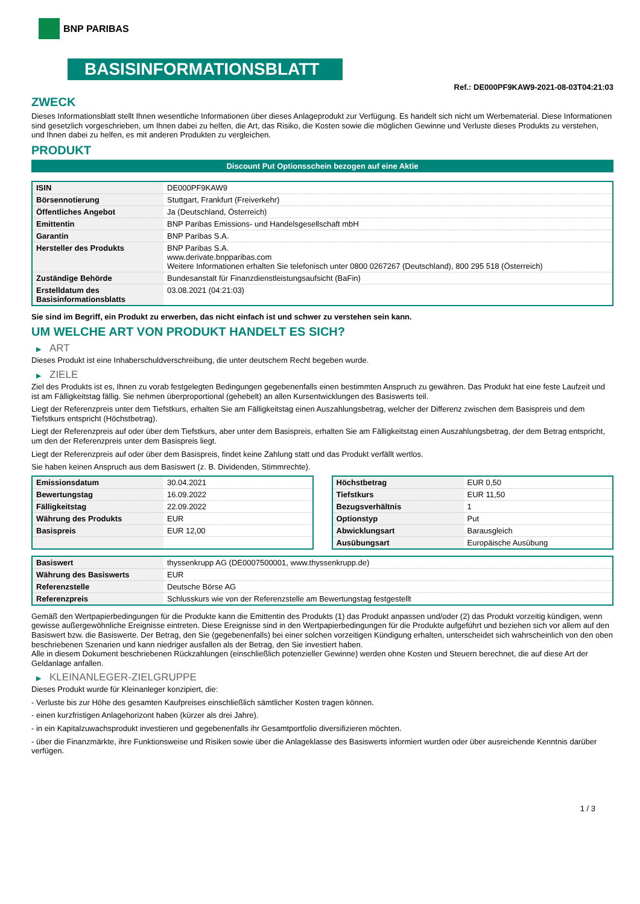BNP PARIBAS
BASISINFORMATIONSBLATT
Ref.: DE000PF9KAW9-2021-08-03T04:21:03
ZWECK
Dieses Informationsblatt stellt Ihnen wesentliche Informationen über dieses Anlageprodukt zur Verfügung. Es handelt sich nicht um Werbematerial. Diese Informationen sind gesetzlich vorgeschrieben, um Ihnen dabei zu helfen, die Art, das Risiko, die Kosten sowie die möglichen Gewinne und Verluste dieses Produkts zu verstehen, und Ihnen dabei zu helfen, es mit anderen Produkten zu vergleichen.
PRODUKT
Discount Put Optionsschein bezogen auf eine Aktie
| ISIN | DE000PF9KAW9 |
| Börsennotierung | Stuttgart, Frankfurt (Freiverkehr) |
| Öffentliches Angebot | Ja (Deutschland, Österreich) |
| Emittentin | BNP Paribas Emissions- und Handelsgesellschaft mbH |
| Garantin | BNP Paribas S.A. |
| Hersteller des Produkts | BNP Paribas S.A. www.derivate.bnpparibas.com Weitere Informationen erhalten Sie telefonisch unter 0800 0267267 (Deutschland), 800 295 518 (Österreich) |
| Zuständige Behörde | Bundesanstalt für Finanzdienstleistungsaufsicht (BaFin) |
| Erstelldatum des Basisinformationsblatts | 03.08.2021 (04:21:03) |
Sie sind im Begriff, ein Produkt zu erwerben, das nicht einfach ist und schwer zu verstehen sein kann.
UM WELCHE ART VON PRODUKT HANDELT ES SICH?
▶ ART
Dieses Produkt ist eine Inhaberschuldverschreibung, die unter deutschem Recht begeben wurde.
▶ ZIELE
Ziel des Produkts ist es, Ihnen zu vorab festgelegten Bedingungen gegebenenfalls einen bestimmten Anspruch zu gewähren. Das Produkt hat eine feste Laufzeit und ist am Fälligkeitstag fällig. Sie nehmen überproportional (gehebelt) an allen Kursentwicklungen des Basiswerts teil.
Liegt der Referenzpreis unter dem Tiefstkurs, erhalten Sie am Fälligkeitstag einen Auszahlungsbetrag, welcher der Differenz zwischen dem Basispreis und dem Tiefstkurs entspricht (Höchstbetrag).
Liegt der Referenzpreis auf oder über dem Tiefstkurs, aber unter dem Basispreis, erhalten Sie am Fälligkeitstag einen Auszahlungsbetrag, der dem Betrag entspricht, um den der Referenzpreis unter dem Basispreis liegt.
Liegt der Referenzpreis auf oder über dem Basispreis, findet keine Zahlung statt und das Produkt verfällt wertlos.
Sie haben keinen Anspruch aus dem Basiswert (z. B. Dividenden, Stimmrechte).
| Emissionsdatum | 30.04.2021 |
| Bewertungstag | 16.09.2022 |
| Fälligkeitstag | 22.09.2022 |
| Währung des Produkts | EUR |
| Basispreis | EUR 12,00 |
| Höchstbetrag | EUR 0,50 |
| Tiefstkurs | EUR 11,50 |
| Bezugsverhältnis | 1 |
| Optionstyp | Put |
| Abwicklungsart | Barausgleich |
| Ausübungsart | Europäische Ausübung |
| Basiswert | thyssenkrupp AG (DE0007500001, www.thyssenkrupp.de) |
| Währung des Basiswerts | EUR |
| Referenzstelle | Deutsche Börse AG |
| Referenzpreis | Schlusskurs wie von der Referenzstelle am Bewertungstag festgestellt |
Gemäß den Wertpapierbedingungen für die Produkte kann die Emittentin des Produkts (1) das Produkt anpassen und/oder (2) das Produkt vorzeitig kündigen, wenn gewisse außergewöhnliche Ereignisse eintreten. Diese Ereignisse sind in den Wertpapierbedingungen für die Produkte aufgeführt und beziehen sich vor allem auf den Basiswert bzw. die Basiswerte. Der Betrag, den Sie (gegebenenfalls) bei einer solchen vorzeitigen Kündigung erhalten, unterscheidet sich wahrscheinlich von den oben beschriebenen Szenarien und kann niedriger ausfallen als der Betrag, den Sie investiert haben.
Alle in diesem Dokument beschriebenen Rückzahlungen (einschließlich potenzieller Gewinne) werden ohne Kosten und Steuern berechnet, die auf diese Art der Geldanlage anfallen.
▶ KLEINANLEGER-ZIELGRUPPE
Dieses Produkt wurde für Kleinanleger konzipiert, die:
- Verluste bis zur Höhe des gesamten Kaufpreises einschließlich sämtlicher Kosten tragen können.
- einen kurzfristigen Anlagehorizont haben (kürzer als drei Jahre).
- in ein Kapitalzuwachsprodukt investieren und gegebenenfalls ihr Gesamtportfolio diversifizieren möchten.
- über die Finanzmärkte, ihre Funktionsweise und Risiken sowie über die Anlageklasse des Basiswerts informiert wurden oder über ausreichende Kenntnis darüber verfügen.
1 / 3